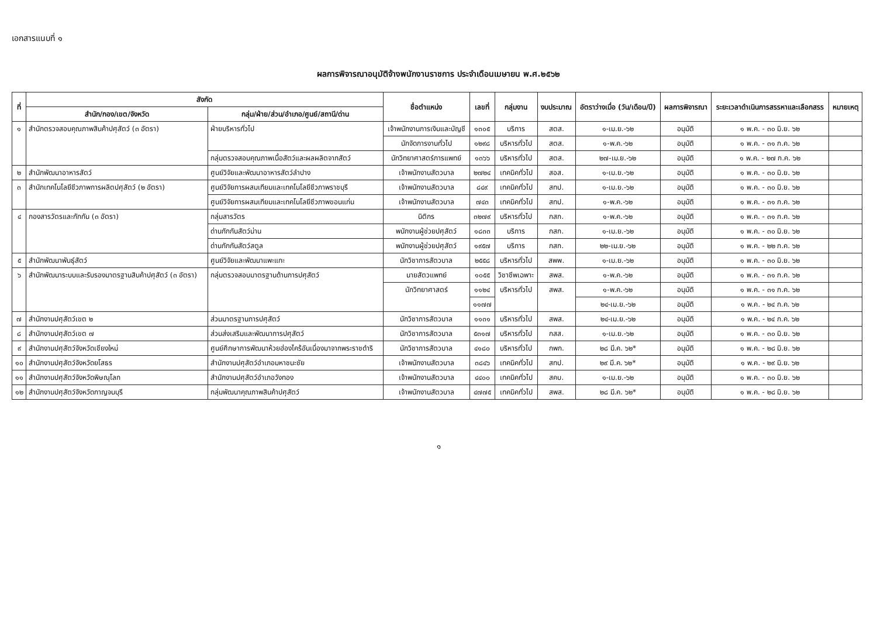เอกสารแนบที่ ๑
ผลการพิจารณาอนุมัติจ้างพนักงานราชการ ประจำเดือนเมษายน พ.ศ.๒๕๖๒
| ที่ | สังกัด | | ชื่อตำแหน่ง | เลขที่ | กลุ่มงาน | งบประมาณ | อัตราว่างเมื่อ (วัน/เดือน/ปี) | ผลการพิจารณา | ระยะเวลาดำเนินการสรรหาและเลือกสรร | หมายเหตุ |
| --- | --- | --- | --- | --- | --- | --- | --- | --- | --- | --- |
| | สำนัก/กอง/เขต/จังหวัด | กลุ่ม/ฝ่าย/ส่วน/อำเภอ/ศูนย์/สถานี/ด่าน | | | | | | | | |
| ๑ | สำนักตรวจสอบคุณภาพสินค้าปศุสัตว์ (๓ อัตรา) | ฝ่ายบริหารทั่วไป | เจ้าพนักงานการเงินและบัญชี | ๑๓๐๕ | บริการ | สตส. | ๑-เม.ย.-๖๒ | อนุมัติ | ๑ พ.ค. - ๓๐ มิ.ย. ๖๒ | |
| | | | นักจัดการงานทั่วไป | ๑๒๙๘ | บริหารทั่วไป | สตส. | ๑-พ.ค.-๖๒ | อนุมัติ | ๑ พ.ค. - ๓๑ ก.ค. ๖๒ | |
| | | กลุ่มตรวจสอบคุณภาพเนื้อสัตว์และผลผลิตจากสัตว์ | นักวิทยาศาสตร์การแพทย์ | ๑๓๖๖ | บริหารทั่วไป | สตส. | ๒๗-เม.ย.-๖๒ | อนุมัติ | ๑ พ.ค. - ๒๗ ก.ค. ๖๒ | |
| ๒ | สำนักพัฒนาอาหารสัตว์ | ศูนย์วิจัยและพัฒนาอาหารสัตว์ลำปาง | เจ้าพนักงานสัตวบาล | ๒๗๒๔ | เทคนิคทั่วไป | สอส. | ๑-เม.ย.-๖๒ | อนุมัติ | ๑ พ.ค. - ๓๐ มิ.ย. ๖๒ | |
| ๓ | สำนักเทคโนโลยีชีวภาพการผลิตปศุสัตว์ (๒ อัตรา) | ศูนย์วิจัยการผสมเทียมและเทคโนโลยีชีวภาพราชบุรี | เจ้าพนักงานสัตวบาล | ๘๔๙ | เทคนิคทั่วไป | สทป. | ๑-เม.ย.-๖๒ | อนุมัติ | ๑ พ.ค. - ๓๐ มิ.ย. ๖๒ | |
| | | ศูนย์วิจัยการผสมเทียมและเทคโนโลยีชีวภาพขอนแก่น | เจ้าพนักงานสัตวบาล | ๗๔๓ | เทคนิคทั่วไป | สทป. | ๑-พ.ค.-๖๒ | อนุมัติ | ๑ พ.ค. - ๓๑ ก.ค. ๖๒ | |
| ๔ | กองสารวัตรและกักกัน (๓ อัตรา) | กลุ่มสารวัตร | นิติกร | ๓๒๗๙ | บริหารทั่วไป | กสก. | ๑-พ.ค.-๖๒ | อนุมัติ | ๑ พ.ค. - ๓๑ ก.ค. ๖๒ | |
| | | ด่านกักกันสัตว์น่าน | พนักงานผู้ช่วยปศุสัตว์ | ๑๘๓๓ | บริการ | กสก. | ๑-เม.ย.-๖๒ | อนุมัติ | ๑ พ.ค. - ๓๐ มิ.ย. ๖๒ | |
| | | ด่านกักกันสัตว์สตูล | พนักงานผู้ช่วยปศุสัตว์ | ๑๙๕๗ | บริการ | กสก. | ๒๒-เม.ย.-๖๒ | อนุมัติ | ๑ พ.ค. - ๒๒ ก.ค. ๖๒ | |
| ๕ | สำนักพัฒนาพันธุ์สัตว์ | ศูนย์วิจัยและพัฒนาแพะแกะ | นักวิชาการสัตวบาล | ๒๕๕๘ | บริหารทั่วไป | สพพ. | ๑-เม.ย.-๖๒ | อนุมัติ | ๑ พ.ค. - ๓๐ มิ.ย. ๖๒ | |
| ๖ | สำนักพัฒนาระบบและรับรองมาตรฐานสินค้าปศุสัตว์ (๓ อัตรา) | กลุ่มตรวจสอบมาตรฐานด้านการปศุสัตว์ | นายสัตวแพทย์ | ๑๐๕๕ | วิชาชีพเฉพาะ | สพส. | ๑-พ.ค.-๖๒ | อนุมัติ | ๑ พ.ค. - ๓๑ ก.ค. ๖๒ | |
| | | | นักวิทยาศาสตร์ | ๑๑๒๔ | บริหารทั่วไป | สพส. | ๑-พ.ค.-๖๒ | อนุมัติ | ๑ พ.ค. - ๓๑ ก.ค. ๖๒ | |
| | | | | ๑๑๗๗ | | | ๒๔-เม.ย.-๖๒ | อนุมัติ | ๑ พ.ค. - ๒๔ ก.ค. ๖๒ | |
| ๗ | สำนักงานปศุสัตว์เขต ๒ | ส่วนมาตรฐานการปศุสัตว์ | นักวิชาการสัตวบาล | ๑๑๓๑ | บริหารทั่วไป | สพส. | ๒๔-เม.ย.-๖๒ | อนุมัติ | ๑ พ.ค. - ๒๔ ก.ค. ๖๒ | |
| ๘ | สำนักงานปศุสัตว์เขต ๗ | ส่วนส่งเสริมและพัฒนาการปศุสัตว์ | นักวิชาการสัตวบาล | ๕๓๑๗ | บริหารทั่วไป | กสส. | ๑-เม.ย.-๖๒ | อนุมัติ | ๑ พ.ค. - ๓๐ มิ.ย. ๖๒ | |
| ๙ | สำนักงานปศุสัตว์จังหวัดเชียงใหม่ | ศูนย์ศึกษาการพัฒนาห้วยฮ่องไคร้อันเนื่องมาจากพระราชดำริ | นักวิชาการสัตวบาล | ๔๑๘๐ | บริหารทั่วไป | กพก. | ๒๘ มี.ค. ๖๒* | อนุมัติ | ๑ พ.ค. - ๒๘ มิ.ย. ๖๒ | |
| ๑๐ | สำนักงานปศุสัตว์จังหวัดยโสธร | สำนักงานปศุสัตว์อำเภอมหาชนะชัย | เจ้าพนักงานสัตวบาล | ๓๘๔๖ | เทคนิคทั่วไป | สทป. | ๒๙ มี.ค. ๖๒* | อนุมัติ | ๑ พ.ค. - ๒๙ มิ.ย. ๖๒ | |
| ๑๑ | สำนักงานปศุสัตว์จังหวัดพิษณุโลก | สำนักงานปศุสัตว์อำเภอวังทอง | เจ้าพนักงานสัตวบาล | ๔๔๐๐ | เทคนิคทั่วไป | สคบ. | ๑-เม.ย.-๖๒ | อนุมัติ | ๑ พ.ค. - ๓๐ มิ.ย. ๖๒ | |
| ๑๒ | สำนักงานปศุสัตว์จังหวัดกาญจนบุรี | กลุ่มพัฒนาคุณภาพสินค้าปศุสัตว์ | เจ้าพนักงานสัตวบาล | ๔๗๗๕ | เทคนิคทั่วไป | สพส. | ๒๘ มี.ค. ๖๒* | อนุมัติ | ๑ พ.ค. - ๒๘ มิ.ย. ๖๒ | |
๑